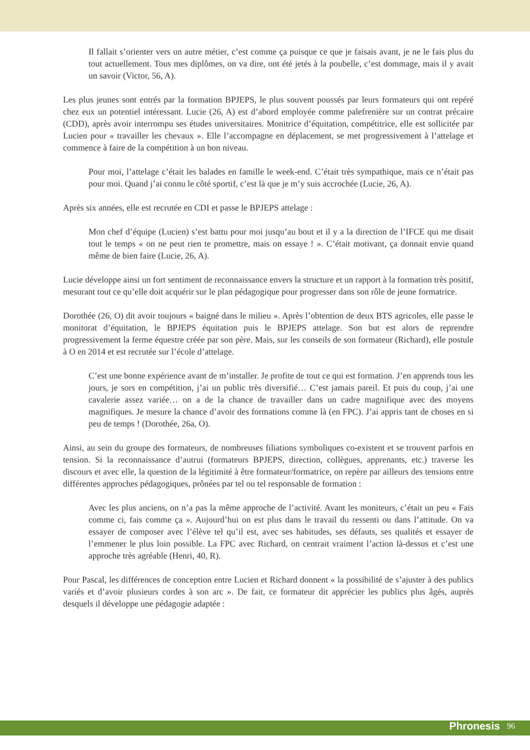Il fallait s’orienter vers un autre métier, c’est comme ça puisque ce que je faisais avant, je ne le fais plus du tout actuellement. Tous mes diplômes, on va dire, ont été jetés à la poubelle, c’est dommage, mais il y avait un savoir (Victor, 56, A).
Les plus jeunes sont entrés par la formation BPJEPS, le plus souvent poussés par leurs formateurs qui ont repéré chez eux un potentiel intéressant. Lucie (26, A) est d’abord employée comme palefrenière sur un contrat précaire (CDD), après avoir interrompu ses études universitaires. Monitrice d’équitation, compétitrice, elle est sollicitée par Lucien pour « travailler les chevaux ». Elle l’accompagne en déplacement, se met progressivement à l’attelage et commence à faire de la compétition à un bon niveau.
Pour moi, l’attelage c’était les balades en famille le week-end. C’était très sympathique, mais ce n’était pas pour moi. Quand j’ai connu le côté sportif, c’est là que je m’y suis accrochée (Lucie, 26, A).
Après six années, elle est recrutée en CDI et passe le BPJEPS attelage :
Mon chef d’équipe (Lucien) s’est battu pour moi jusqu’au bout et il y a la direction de l’IFCE qui me disait tout le temps « on ne peut rien te promettre, mais on essaye ! ». C’était motivant, ça donnait envie quand même de bien faire (Lucie, 26, A).
Lucie développe ainsi un fort sentiment de reconnaissance envers la structure et un rapport à la formation très positif, mesurant tout ce qu’elle doit acquérir sur le plan pédagogique pour progresser dans son rôle de jeune formatrice.
Dorothée (26, O) dit avoir toujours « baigné dans le milieu ». Après l’obtention de deux BTS agricoles, elle passe le monitorat d’équitation, le BPJEPS équitation puis le BPJEPS attelage. Son but est alors de reprendre progressivement la ferme équestre créée par son père. Mais, sur les conseils de son formateur (Richard), elle postule à O en 2014 et est recrutée sur l’école d’attelage.
C’est une bonne expérience avant de m’installer. Je profite de tout ce qui est formation. J’en apprends tous les jours, je sors en compétition, j’ai un public très diversifié… C’est jamais pareil. Et puis du coup, j’ai une cavalerie assez variée… on a de la chance de travailler dans un cadre magnifique avec des moyens magnifiques. Je mesure la chance d’avoir des formations comme là (en FPC). J’ai appris tant de choses en si peu de temps ! (Dorothée, 26a, O).
Ainsi, au sein du groupe des formateurs, de nombreuses filiations symboliques co-existent et se trouvent parfois en tension. Si la reconnaissance d’autrui (formateurs BPJEPS, direction, collègues, apprenants, etc.) traverse les discours et avec elle, la question de la légitimité à être formateur/formatrice, on repère par ailleurs des tensions entre différentes approches pédagogiques, prônées par tel ou tel responsable de formation :
Avec les plus anciens, on n’a pas la même approche de l’activité. Avant les moniteurs, c’était un peu « Fais comme ci, fais comme ça ». Aujourd’hui on est plus dans le travail du ressenti ou dans l’attitude. On va essayer de composer avec l’élève tel qu’il est, avec ses habitudes, ses défauts, ses qualités et essayer de l’emmener le plus loin possible. La FPC avec Richard, on centrait vraiment l’action là-dessus et c’est une approche très agréable (Henri, 40, R).
Pour Pascal, les différences de conception entre Lucien et Richard donnent « la possibilité de s’ajuster à des publics variés et d’avoir plusieurs cordes à son arc ». De fait, ce formateur dit apprécier les publics plus âgés, auprès desquels il développe une pédagogie adaptée :
Phronesis 96